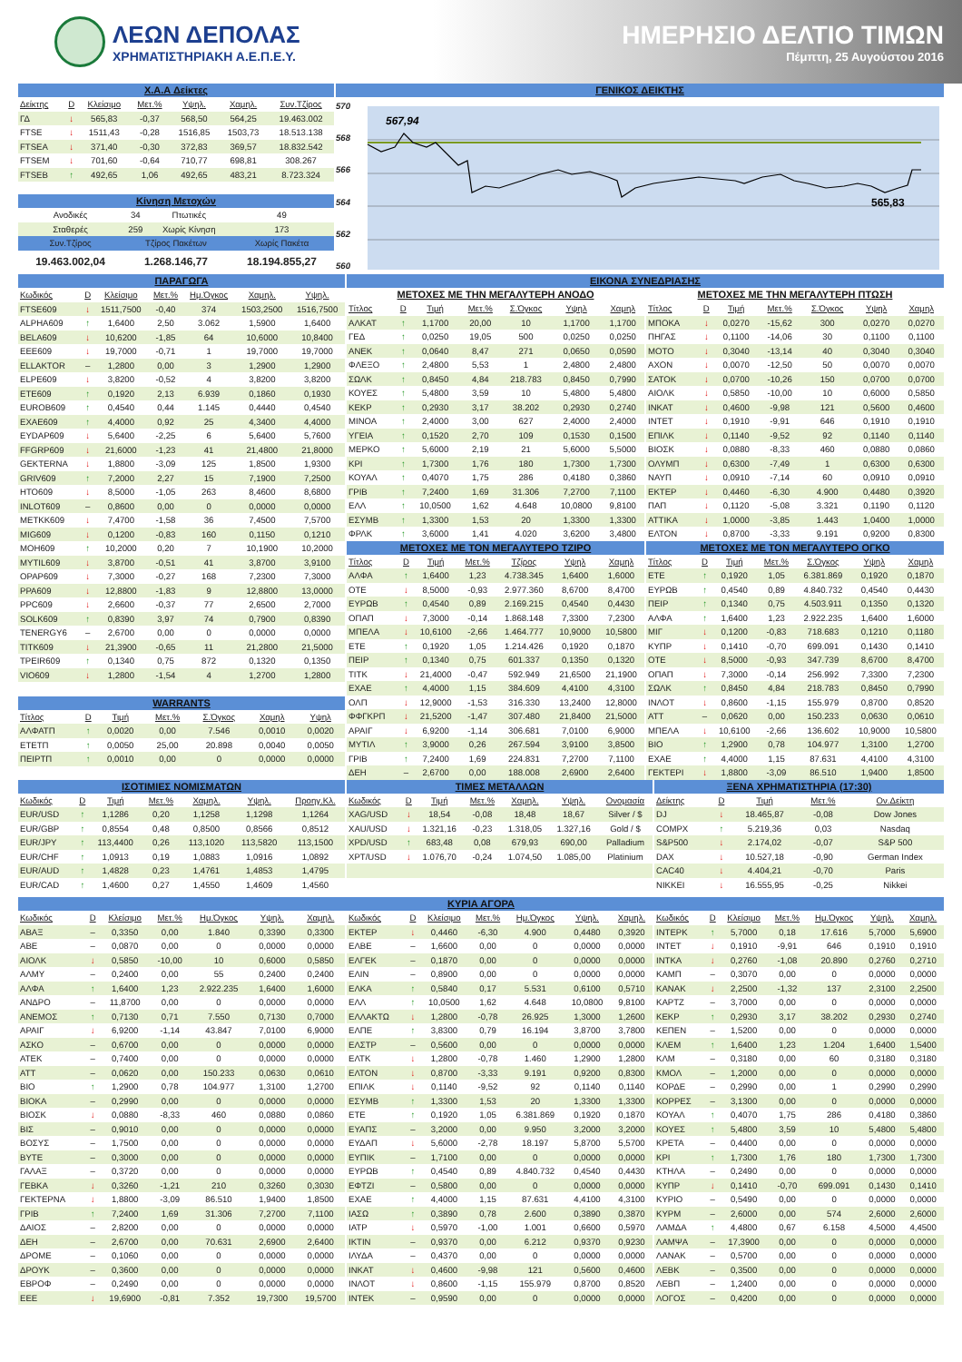ΛΕΩΝ ΔΕΠΟΛΑΣ
ΧΡΗΜΑΤΙΣΤΗΡΙΑΚΗ Α.Ε.Π.Ε.Υ.
ΗΜΕΡΗΣΙΟ ΔΕΛΤΙΟ ΤΙΜΩΝ
Πέμπτη, 25 Αυγούστου 2016
Χ.Α.Α Δείκτες
| Δείκτης | D | Κλείσιμο | Μετ.% | Υψηλ. | Χαμηλ. | Συν.Τζίρος |
| --- | --- | --- | --- | --- | --- | --- |
| ΓΔ | ↓ | 565,83 | -0,37 | 568,50 | 564,25 | 19.463.002 |
| FTSE | ↓ | 1511,43 | -0,28 | 1516,85 | 1503,73 | 18.513.138 |
| FTSEA | ↓ | 371,40 | -0,30 | 372,83 | 369,57 | 18.832.542 |
| FTSEM | ↓ | 701,60 | -0,64 | 710,77 | 698,81 | 308.267 |
| FTSEB | ↑ | 492,65 | 1,06 | 492,65 | 483,21 | 8.723.324 |
Κίνηση Μετοχών
| Ανοδικές | 34 | Πτωτικές | 49 |
| Σταθερές | 259 | Χωρίς Κίνηση | 173 |
| Συν.Τζίρος | Τζίρος Πακέτων | | Χωρίς Πακέτα |
| 19.463.002,04 | 1.268.146,77 | | 18.194.855,27 |
ΓΕΝΙΚΟΣ ΔΕΙΚΤΗΣ
570
568
566
564
562
560
567,94
565,83
ΠΑΡΑΓΩΓΑ
| Κωδικός | D | Κλείσιμο | Μετ.% | Ημ.Όγκος | Χαμηλ. | Υψηλ. |
| --- | --- | --- | --- | --- | --- | --- |
| FTSE609 | ↓ | 1511,7500 | -0,40 | 374 | 1503,2500 | 1516,7500 |
| ALPHA609 | ↑ | 1,6400 | 2,50 | 3.062 | 1,5900 | 1,6400 |
| BELA609 | ↓ | 10,6200 | -1,85 | 64 | 10,6000 | 10,8400 |
| EEE609 | ↓ | 19,7000 | -0,71 | 1 | 19,7000 | 19,7000 |
| ELLAKTOR | – | 1,2800 | 0,00 | 3 | 1,2900 | 1,2900 |
| ELPE609 | ↓ | 3,8200 | -0,52 | 4 | 3,8200 | 3,8200 |
| ETE609 | ↑ | 0,1920 | 2,13 | 6.939 | 0,1860 | 0,1930 |
| EUROB609 | ↑ | 0,4540 | 0,44 | 1.145 | 0,4440 | 0,4540 |
| EXAE609 | ↑ | 4,4000 | 0,92 | 25 | 4,3400 | 4,4000 |
| EYDAP609 | ↓ | 5,6400 | -2,25 | 6 | 5,6400 | 5,7600 |
| FFGRP609 | ↓ | 21,6000 | -1,23 | 41 | 21,4800 | 21,8000 |
| GEKTERNA | ↓ | 1,8800 | -3,09 | 125 | 1,8500 | 1,9300 |
| GRIV609 | ↑ | 7,2000 | 2,27 | 15 | 7,1900 | 7,2500 |
| HTO609 | ↓ | 8,5000 | -1,05 | 263 | 8,4600 | 8,6800 |
| INLOT609 | – | 0,8600 | 0,00 | 0 | 0,0000 | 0,0000 |
| METKK609 | ↓ | 7,4700 | -1,58 | 36 | 7,4500 | 7,5700 |
| MIG609 | ↓ | 0,1200 | -0,83 | 160 | 0,1150 | 0,1210 |
| MOH609 | ↑ | 10,2000 | 0,20 | 7 | 10,1900 | 10,2000 |
| MYTIL609 | ↓ | 3,8700 | -0,51 | 41 | 3,8700 | 3,9100 |
| OPAP609 | ↓ | 7,3000 | -0,27 | 168 | 7,2300 | 7,3000 |
| PPA609 | ↓ | 12,8800 | -1,83 | 9 | 12,8800 | 13,0000 |
| PPC609 | ↓ | 2,6600 | -0,37 | 77 | 2,6500 | 2,7000 |
| SOLK609 | ↑ | 0,8390 | 3,97 | 74 | 0,7900 | 0,8390 |
| TENERGY6 | – | 2,6700 | 0,00 | 0 | 0,0000 | 0,0000 |
| TITK609 | ↓ | 21,3900 | -0,65 | 11 | 21,2800 | 21,5000 |
| TPEIR609 | ↑ | 0,1340 | 0,75 | 872 | 0,1320 | 0,1350 |
| VIO609 | ↓ | 1,2800 | -1,54 | 4 | 1,2700 | 1,2800 |
WARRANTS
| Τίτλος | D | Τιμή | Μετ.% | Σ.Όγκος | Χαμηλ | Υψηλ |
| --- | --- | --- | --- | --- | --- | --- |
| ΑΛΦΑΤΠ | ↑ | 0,0020 | 0,00 | 7.546 | 0,0010 | 0,0020 |
| ΕΤΕΤΠ | ↑ | 0,0050 | 25,00 | 20.898 | 0,0040 | 0,0050 |
| ΠΕΙΡΤΠ | ↑ | 0,0010 | 0,00 | 0 | 0,0000 | 0,0000 |
ΕΙΚΟΝΑ ΣΥΝΕΔΡΙΑΣΗΣ
ΜΕΤΟΧΕΣ ΜΕ ΤΗΝ ΜΕΓΑΛΥΤΕΡΗ ΑΝΟΔΟ
| Τίτλος | D | Τιμή | Μετ.% | Σ.Όγκος | Υψηλ | Χαμηλ |
| --- | --- | --- | --- | --- | --- | --- |
| ΑΛΚΑΤ | ↑ | 1,1700 | 20,00 | 10 | 1,1700 | 1,1700 |
| ΓΕΔ | ↑ | 0,0250 | 19,05 | 500 | 0,0250 | 0,0250 |
| ΑΝΕΚ | ↑ | 0,0640 | 8,47 | 271 | 0,0650 | 0,0590 |
| ΦΛΕΞΟ | ↑ | 2,4800 | 5,53 | 1 | 2,4800 | 2,4800 |
| ΣΩΛΚ | ↑ | 0,8450 | 4,84 | 218.783 | 0,8450 | 0,7990 |
| ΚΟΥΕΣ | ↑ | 5,4800 | 3,59 | 10 | 5,4800 | 5,4800 |
| ΚΕΚΡ | ↑ | 0,2930 | 3,17 | 38.202 | 0,2930 | 0,2740 |
| ΜΙΝΟΑ | ↑ | 2,4000 | 3,00 | 627 | 2,4000 | 2,4000 |
| ΥΓΕΙΑ | ↑ | 0,1520 | 2,70 | 109 | 0,1530 | 0,1500 |
| ΜΕΡΚΟ | ↑ | 5,6000 | 2,19 | 21 | 5,6000 | 5,5000 |
| ΚΡΙ | ↑ | 1,7300 | 1,76 | 180 | 1,7300 | 1,7300 |
| ΚΟΥΑΛ | ↑ | 0,4070 | 1,75 | 286 | 0,4180 | 0,3860 |
| ΓΡΙΒ | ↑ | 7,2400 | 1,69 | 31.306 | 7,2700 | 7,1100 |
| ΕΛΛ | ↑ | 10,0500 | 1,62 | 4.648 | 10,0800 | 9,8100 |
| ΕΣΥΜΒ | ↑ | 1,3300 | 1,53 | 20 | 1,3300 | 1,3300 |
| ΦΡΛΚ | ↑ | 3,6000 | 1,41 | 4.020 | 3,6200 | 3,4800 |
ΜΕΤΟΧΕΣ ΜΕ ΤΗΝ ΜΕΓΑΛΥΤΕΡΗ ΠΤΩΣΗ
| Τίτλος | D | Τιμή | Μετ.% | Σ.Όγκος | Υψηλ | Χαμηλ |
| --- | --- | --- | --- | --- | --- | --- |
| ΜΠΟΚΑ | ↓ | 0,0270 | -15,62 | 300 | 0,0270 | 0,0270 |
| ΠΗΓΑΣ | ↓ | 0,1100 | -14,06 | 30 | 0,1100 | 0,1100 |
| ΜΟΤΟ | ↓ | 0,3040 | -13,14 | 40 | 0,3040 | 0,3040 |
| ΑΧΟΝ | ↓ | 0,0070 | -12,50 | 50 | 0,0070 | 0,0070 |
| ΣΑΤΟΚ | ↓ | 0,0700 | -10,26 | 150 | 0,0700 | 0,0700 |
| ΑΙΟΛΚ | ↓ | 0,5850 | -10,00 | 10 | 0,6000 | 0,5850 |
| ΙΝΚΑΤ | ↓ | 0,4600 | -9,98 | 121 | 0,5600 | 0,4600 |
| ΙΝΤΕΤ | ↓ | 0,1910 | -9,91 | 646 | 0,1910 | 0,1910 |
| ΕΠΙΛΚ | ↓ | 0,1140 | -9,52 | 92 | 0,1140 | 0,1140 |
| ΒΙΟΣΚ | ↓ | 0,0880 | -8,33 | 460 | 0,0880 | 0,0860 |
| ΟΛΥΜΠ | ↓ | 0,6300 | -7,49 | 1 | 0,6300 | 0,6300 |
| ΝΑΥΠ | ↓ | 0,0910 | -7,14 | 60 | 0,0910 | 0,0910 |
| ΕΚΤΕΡ | ↓ | 0,4460 | -6,30 | 4.900 | 0,4480 | 0,3920 |
| ΠΑΠ | ↓ | 0,1120 | -5,08 | 3.321 | 0,1190 | 0,1120 |
| ΑΤΤΙΚΑ | ↓ | 1,0000 | -3,85 | 1.443 | 1,0400 | 1,0000 |
| ΕΛΤΟΝ | ↓ | 0,8700 | -3,33 | 9.191 | 0,9200 | 0,8300 |
ΜΕΤΟΧΕΣ ΜΕ ΤΟΝ ΜΕΓΑΛΥΤΕΡΟ ΤΖΙΡΟ
| Τίτλος | D | Τιμή | Μετ.% | Τζίρος | Υψηλ | Χαμηλ |
| --- | --- | --- | --- | --- | --- | --- |
| ΑΛΦΑ | ↑ | 1,6400 | 1,23 | 4.738.345 | 1,6400 | 1,6000 |
| ΟΤΕ | ↓ | 8,5000 | -0,93 | 2.977.360 | 8,6700 | 8,4700 |
| ΕΥΡΩΒ | ↑ | 0,4540 | 0,89 | 2.169.215 | 0,4540 | 0,4430 |
| ΟΠΑΠ | ↓ | 7,3000 | -0,14 | 1.868.148 | 7,3300 | 7,2300 |
| ΜΠΕΛΑ | ↓ | 10,6100 | -2,66 | 1.464.777 | 10,9000 | 10,5800 |
| ΕΤΕ | ↑ | 0,1920 | 1,05 | 1.214.426 | 0,1920 | 0,1870 |
| ΠΕΙΡ | ↑ | 0,1340 | 0,75 | 601.337 | 0,1350 | 0,1320 |
| ΤΙΤΚ | ↓ | 21,4000 | -0,47 | 592.949 | 21,6500 | 21,1900 |
| ΕΧΑΕ | ↑ | 4,4000 | 1,15 | 384.609 | 4,4100 | 4,3100 |
| ΟΛΠ | ↓ | 12,9000 | -1,53 | 316.330 | 13,2400 | 12,8000 |
| ΦΦΓΚΡΠ | ↓ | 21,5200 | -1,47 | 307.480 | 21,8400 | 21,5000 |
| ΑΡΑΙΓ | ↓ | 6,9200 | -1,14 | 306.681 | 7,0100 | 6,9000 |
| ΜΥΤΙΛ | ↑ | 3,9000 | 0,26 | 267.594 | 3,9100 | 3,8500 |
| ΓΡΙΒ | ↑ | 7,2400 | 1,69 | 224.831 | 7,2700 | 7,1100 |
| ΔΕΗ | – | 2,6700 | 0,00 | 188.008 | 2,6900 | 2,6400 |
ΜΕΤΟΧΕΣ ΜΕ ΤΟΝ ΜΕΓΑΛΥΤΕΡΟ ΟΓΚΟ
| Τίτλος | D | Τιμή | Μετ.% | Σ.Όγκος | Υψηλ | Χαμηλ |
| --- | --- | --- | --- | --- | --- | --- |
| ΕΤΕ | ↑ | 0,1920 | 1,05 | 6.381.869 | 0,1920 | 0,1870 |
| ΕΥΡΩΒ | ↑ | 0,4540 | 0,89 | 4.840.732 | 0,4540 | 0,4430 |
| ΠΕΙΡ | ↑ | 0,1340 | 0,75 | 4.503.911 | 0,1350 | 0,1320 |
| ΑΛΦΑ | ↑ | 1,6400 | 1,23 | 2.922.235 | 1,6400 | 1,6000 |
| ΜΙΓ | ↓ | 0,1200 | -0,83 | 718.683 | 0,1210 | 0,1180 |
| ΚΥΠΡ | ↓ | 0,1410 | -0,70 | 699.091 | 0,1430 | 0,1410 |
| ΟΤΕ | ↓ | 8,5000 | -0,93 | 347.739 | 8,6700 | 8,4700 |
| ΟΠΑΠ | ↓ | 7,3000 | -0,14 | 256.992 | 7,3300 | 7,2300 |
| ΣΩΛΚ | ↑ | 0,8450 | 4,84 | 218.783 | 0,8450 | 0,7990 |
| ΙΝΛΟΤ | ↓ | 0,8600 | -1,15 | 155.979 | 0,8700 | 0,8520 |
| ΑΤΤ | – | 0,0620 | 0,00 | 150.233 | 0,0630 | 0,0610 |
| ΜΠΕΛΑ | ↓ | 10,6100 | -2,66 | 136.602 | 10,9000 | 10,5800 |
| ΒΙΟ | ↑ | 1,2900 | 0,78 | 104.977 | 1,3100 | 1,2700 |
| ΕΧΑΕ | ↑ | 4,4000 | 1,15 | 87.631 | 4,4100 | 4,3100 |
| ΓΕΚΤΕΡΙ | ↓ | 1,8800 | -3,09 | 86.510 | 1,9400 | 1,8500 |
ΙΣΟΤΙΜΙΕΣ ΝΟΜΙΣΜΑΤΩΝ
| Κωδικός | D | Τιμή | Μετ.% | Χαμηλ. | Υψηλ. | Προηγ.Κλ. |
| --- | --- | --- | --- | --- | --- | --- |
| EUR/USD | ↑ | 1,1286 | 0,20 | 1,1258 | 1,1298 | 1,1264 |
| EUR/GBP | ↑ | 0,8554 | 0,48 | 0,8500 | 0,8566 | 0,8512 |
| EUR/JPY | ↑ | 113,4400 | 0,26 | 113,1020 | 113,5820 | 113,1500 |
| EUR/CHF | ↑ | 1,0913 | 0,19 | 1,0883 | 1,0916 | 1,0892 |
| EUR/AUD | ↑ | 1,4828 | 0,23 | 1,4761 | 1,4853 | 1,4795 |
| EUR/CAD | ↑ | 1,4600 | 0,27 | 1,4550 | 1,4609 | 1,4560 |
ΤΙΜΕΣ ΜΕΤΑΛΛΩΝ
| Κωδικός | D | Τιμή | Μετ.% | Χαμηλ. | Υψηλ. | Ονομασία |
| --- | --- | --- | --- | --- | --- | --- |
| XAG/USD | ↓ | 18,54 | -0,08 | 18,48 | 18,67 | Silver / $ |
| XAU/USD | ↓ | 1.321,16 | -0,23 | 1.318,05 | 1.327,16 | Gold / $ |
| XPD/USD | ↑ | 683,48 | 0,08 | 679,93 | 690,00 | Palladium |
| XPT/USD | ↓ | 1.076,70 | -0,24 | 1.074,50 | 1.085,00 | Platinium |
ΞΕΝΑ ΧΡΗΜΑΤΙΣΤΗΡΙΑ (17:30)
| Δείκτης | D | Τιμή | Μετ.% | Ον.Δείκτη |
| --- | --- | --- | --- | --- |
| DJ | ↓ | 18.465,87 | -0,08 | Dow Jones |
| COMPX | ↑ | 5.219,36 | 0,03 | Nasdaq |
| S&P500 | ↓ | 2.174,02 | -0,07 | S&P 500 |
| DAX | ↓ | 10.527,18 | -0,90 | German Index |
| CAC40 | ↓ | 4.404,21 | -0,70 | Paris |
| NIKKEI | ↓ | 16.555,95 | -0,25 | Nikkei |
ΚΥΡΙΑ ΑΓΟΡΑ
| Κωδικός | D | Κλείσιμο | Μετ.% | Ημ.Όγκος | Υψηλ. | Χαμηλ. |
| --- | --- | --- | --- | --- | --- | --- |
| ΑΒΑΞ | – | 0,3350 | 0,00 | 1.840 | 0,3390 | 0,3300 |
| ΑΒΕ | – | 0,0870 | 0,00 | 0 | 0,0000 | 0,0000 |
| ΑΙΟΛΚ | ↓ | 0,5850 | -10,00 | 10 | 0,6000 | 0,5850 |
| ΑΛΜΥ | – | 0,2400 | 0,00 | 55 | 0,2400 | 0,2400 |
| ΑΛΦΑ | ↑ | 1,6400 | 1,23 | 2.922.235 | 1,6400 | 1,6000 |
| ΑΝΔΡΟ | – | 11,8700 | 0,00 | 0 | 0,0000 | 0,0000 |
| ΑΝΕΜΟΣ | ↑ | 0,7130 | 0,71 | 7.550 | 0,7130 | 0,7000 |
| ΑΡΑΙΓ | ↓ | 6,9200 | -1,14 | 43.847 | 7,0100 | 6,9000 |
| ΑΣΚΟ | – | 0,6700 | 0,00 | 0 | 0,0000 | 0,0000 |
| ΑΤΕΚ | – | 0,7400 | 0,00 | 0 | 0,0000 | 0,0000 |
| ΑΤΤ | – | 0,0620 | 0,00 | 150.233 | 0,0630 | 0,0610 |
| ΒΙΟ | ↑ | 1,2900 | 0,78 | 104.977 | 1,3100 | 1,2700 |
| ΒΙΟΚΑ | – | 0,2990 | 0,00 | 0 | 0,0000 | 0,0000 |
| ΒΙΟΣΚ | ↓ | 0,0880 | -8,33 | 460 | 0,0880 | 0,0860 |
| ΒΙΣ | – | 0,9010 | 0,00 | 0 | 0,0000 | 0,0000 |
| ΒΟΣΥΣ | – | 1,7500 | 0,00 | 0 | 0,0000 | 0,0000 |
| ΒΥΤΕ | – | 0,3000 | 0,00 | 0 | 0,0000 | 0,0000 |
| ΓΑΛΑΞ | – | 0,3720 | 0,00 | 0 | 0,0000 | 0,0000 |
| ΓΕΒΚΑ | ↓ | 0,3260 | -1,21 | 210 | 0,3260 | 0,3030 |
| ΓΕΚΤΕΡΝΑ | ↓ | 1,8800 | -3,09 | 86.510 | 1,9400 | 1,8500 |
| ΓΡΙΒ | ↑ | 7,2400 | 1,69 | 31.306 | 7,2700 | 7,1100 |
| ΔΑΙΟΣ | – | 2,8200 | 0,00 | 0 | 0,0000 | 0,0000 |
| ΔΕΗ | – | 2,6700 | 0,00 | 70.631 | 2,6900 | 2,6400 |
| ΔΡΟΜΕ | – | 0,1060 | 0,00 | 0 | 0,0000 | 0,0000 |
| ΔΡΟΥΚ | – | 0,3600 | 0,00 | 0 | 0,0000 | 0,0000 |
| ΕΒΡΟΦ | – | 0,2490 | 0,00 | 0 | 0,0000 | 0,0000 |
| ΕΕΕ | ↓ | 19,6900 | -0,81 | 7.352 | 19,7300 | 19,5700 |
| Κωδικός | D | Κλείσιμο | Μετ.% | Ημ.Όγκος | Υψηλ. | Χαμηλ. |
| --- | --- | --- | --- | --- | --- | --- |
| ΕΚΤΕΡ | ↓ | 0,4460 | -6,30 | 4.900 | 0,4480 | 0,3920 |
| ΕΛΒΕ | – | 1,6600 | 0,00 | 0 | 0,0000 | 0,0000 |
| ΕΛΓΕΚ | – | 0,1870 | 0,00 | 0 | 0,0000 | 0,0000 |
| ΕΛΙΝ | – | 0,8900 | 0,00 | 0 | 0,0000 | 0,0000 |
| ΕΛΚΑ | ↑ | 0,5840 | 0,17 | 5.531 | 0,6100 | 0,5710 |
| ΕΛΛ | ↑ | 10,0500 | 1,62 | 4.648 | 10,0800 | 9,8100 |
| ΕΛΛΑΚΤΩ | ↓ | 1,2800 | -0,78 | 26.925 | 1,3000 | 1,2600 |
| ΕΛΠΕ | ↑ | 3,8300 | 0,79 | 16.194 | 3,8700 | 3,7800 |
| ΕΛΣΤΡ | – | 0,5600 | 0,00 | 0 | 0,0000 | 0,0000 |
| ΕΛΤΚ | ↓ | 1,2800 | -0,78 | 1.460 | 1,2900 | 1,2800 |
| ΕΛΤΟΝ | ↓ | 0,8700 | -3,33 | 9.191 | 0,9200 | 0,8300 |
| ΕΠΙΛΚ | ↓ | 0,1140 | -9,52 | 92 | 0,1140 | 0,1140 |
| ΕΣΥΜΒ | ↑ | 1,3300 | 1,53 | 20 | 1,3300 | 1,3300 |
| ΕΤΕ | ↑ | 0,1920 | 1,05 | 6.381.869 | 0,1920 | 0,1870 |
| ΕΥΑΠΣ | – | 3,2000 | 0,00 | 9.950 | 3,2000 | 3,2000 |
| ΕΥΔΑΠ | ↓ | 5,6000 | -2,78 | 18.197 | 5,8700 | 5,5700 |
| ΕΥΠΙΚ | – | 1,7100 | 0,00 | 0 | 0,0000 | 0,0000 |
| ΕΥΡΩΒ | ↑ | 0,4540 | 0,89 | 4.840.732 | 0,4540 | 0,4430 |
| ΕΦΤΖΙ | – | 0,5800 | 0,00 | 0 | 0,0000 | 0,0000 |
| ΕΧΑΕ | ↑ | 4,4000 | 1,15 | 87.631 | 4,4100 | 4,3100 |
| ΙΑΣΩ | ↑ | 0,3890 | 0,78 | 2.600 | 0,3890 | 0,3870 |
| ΙΑΤΡ | ↓ | 0,5970 | -1,00 | 1.001 | 0,6600 | 0,5970 |
| ΙΚΤΙΝ | – | 0,9370 | 0,00 | 6.212 | 0,9370 | 0,9230 |
| ΙΛΥΔΑ | – | 0,4370 | 0,00 | 0 | 0,0000 | 0,0000 |
| ΙΝΚΑΤ | ↓ | 0,4600 | -9,98 | 121 | 0,5600 | 0,4600 |
| ΙΝΛΟΤ | ↓ | 0,8600 | -1,15 | 155.979 | 0,8700 | 0,8520 |
| ΙΝΤΕΚ | – | 0,9590 | 0,00 | 0 | 0,0000 | 0,0000 |
| Κωδικός | D | Κλείσιμο | Μετ.% | Ημ.Όγκος | Υψηλ. | Χαμηλ. |
| --- | --- | --- | --- | --- | --- | --- |
| ΙΝΤΕΡΚ | ↑ | 5,7000 | 0,18 | 17.616 | 5,7000 | 5,6900 |
| ΙΝΤΕΤ | ↓ | 0,1910 | -9,91 | 646 | 0,1910 | 0,1910 |
| ΙΝΤΚΑ | ↓ | 0,2760 | -1,08 | 20.890 | 0,2760 | 0,2710 |
| ΚΑΜΠ | – | 0,3070 | 0,00 | 0 | 0,0000 | 0,0000 |
| ΚΑΝΑΚ | ↓ | 2,2500 | -1,32 | 137 | 2,3100 | 2,2500 |
| ΚΑΡΤΖ | – | 3,7000 | 0,00 | 0 | 0,0000 | 0,0000 |
| ΚΕΚΡ | ↑ | 0,2930 | 3,17 | 38.202 | 0,2930 | 0,2740 |
| ΚΕΠΕΝ | – | 1,5200 | 0,00 | 0 | 0,0000 | 0,0000 |
| ΚΛΕΜ | ↑ | 1,6400 | 1,23 | 1.204 | 1,6400 | 1,5400 |
| ΚΛΜ | – | 0,3180 | 0,00 | 60 | 0,3180 | 0,3180 |
| ΚΜΟΛ | – | 1,2000 | 0,00 | 0 | 0,0000 | 0,0000 |
| ΚΟΡΔΕ | – | 0,2990 | 0,00 | 1 | 0,2990 | 0,2990 |
| ΚΟΡΡΕΣ | – | 3,1300 | 0,00 | 0 | 0,0000 | 0,0000 |
| ΚΟΥΑΛ | ↑ | 0,4070 | 1,75 | 286 | 0,4180 | 0,3860 |
| ΚΟΥΕΣ | ↑ | 5,4800 | 3,59 | 10 | 5,4800 | 5,4800 |
| ΚΡΕΤΑ | – | 0,4400 | 0,00 | 0 | 0,0000 | 0,0000 |
| ΚΡΙ | ↑ | 1,7300 | 1,76 | 180 | 1,7300 | 1,7300 |
| ΚΤΗΛΑ | – | 0,2490 | 0,00 | 0 | 0,0000 | 0,0000 |
| ΚΥΠΡ | ↓ | 0,1410 | -0,70 | 699.091 | 0,1430 | 0,1410 |
| ΚΥΡΙΟ | – | 0,5490 | 0,00 | 0 | 0,0000 | 0,0000 |
| ΚΥΡΜ | – | 2,6000 | 0,00 | 574 | 2,6000 | 2,6000 |
| ΛΑΜΔΑ | ↑ | 4,4800 | 0,67 | 6.158 | 4,5000 | 4,4500 |
| ΛΑΜΨΑ | – | 17,3900 | 0,00 | 0 | 0,0000 | 0,0000 |
| ΛΑΝΑΚ | – | 0,5700 | 0,00 | 0 | 0,0000 | 0,0000 |
| ΛΕΒΚ | – | 0,3500 | 0,00 | 0 | 0,0000 | 0,0000 |
| ΛΕΒΠ | – | 1,2400 | 0,00 | 0 | 0,0000 | 0,0000 |
| ΛΟΓΟΣ | – | 0,4200 | 0,00 | 0 | 0,0000 | 0,0000 |